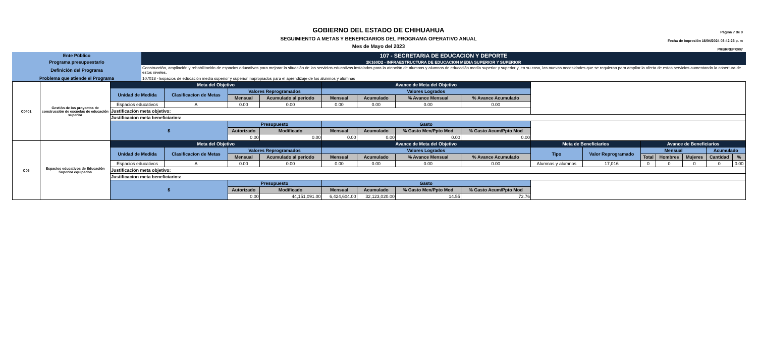GOBIERNO DEL ESTADO DE CHIHUAHUA
SEGUIMIENTO A METAS Y BENEFICIARIOS DEL PROGRAMA OPERATIVO ANUAL
Mes de Mayo del 2023
Página 7 de 9
Fecha de Impresión 16/04/2024 03:42:26 p. m
PRBRREPX007
| Ente Público | 107 - SECRETARIA DE EDUCACION Y DEPORTE |
| Programa presupuestario | 2K160D2 - INFRAESTRUCTURA DE EDUCACION MEDIA SUPERIOR Y SUPERIOR |
| Definición del Programa | Construcción, ampliación y rehabilitación de espacios educativos para mejorar la situación de los servicios educativos instalados para la atención de alumnas y alumnos de educación media superior y superior y, en su caso, las nuevas necesidades que se requieran para ampliar la oferta de estos servicios aumentando la cobertura de estos niveles. |
| Problema que atiende el Programa | 107018 - Espacios de educación media superior y superior inapropiados para el aprendizaje de los alumnos y alumnas |
| C0401 | Gestión de los proyectos de construcción de escuelas de educación superior | Meta del Objetivo | | | | Avance de Meta del Objetivo | | | | | | | | | | |
| | | Unidad de Medida | Clasificacion de Metas | Valores Reprogramados | | Valores Logrados | | | | | | | | | | |
| | | | | Mensual | Acumulado al periodo | Mensual | Acumulado | % Avance Mensual | % Avance Acumulado | | | | | | | |
| | | Espacios educativos | A | 0.00 | 0.00 | 0.00 | 0.00 | 0.00 | 0.00 | | | | | | | |
| | | Justificación meta objetivo: | | | | | | | | | | | | | | |
| | | Justificacion meta beneficiarios: | | | | | | | | | | | | | | |
| | | $ | | Presupuesto | | Gasto | | | | | | | | | | |
| | | | | Autorizado | Modificado | Mensual | Acumulado | % Gasto Men/Ppto Mod | % Gasto Acum/Ppto Mod | | | | | | | |
| | | | | 0.00 | 0.00 | 0.00 | 0.00 | 0.00 | 0.00 | | | | | | | |
| C05 | Espacios educativos de Educación Superior equipados | Meta del Objetivo | | | | Avance de Meta del Objetivo | | | | Meta de Beneficiarios | | Avance de Beneficiarios | | | | |
| | | Unidad de Medida | Clasificacion de Metas | Valores Reprogramados | | Valores Logrados | | | | Tipo | Valor Reprogramado | Mensual | | | Acumulado | |
| | | | | Mensual | Acumulado al periodo | Mensual | Acumulado | % Avance Mensual | % Avance Acumulado | | | Total | Hombres | Mujeres | Cantidad | % |
| | | Espacios educativos | A | 0.00 | 0.00 | 0.00 | 0.00 | 0.00 | 0.00 | Alumnas y alumnos | 17,016 | 0 | 0 | 0 | 0 | 0.00 |
| | | Justificación meta objetivo: | | | | | | | | | | | | | | |
| | | Justificacion meta beneficiarios: | | | | | | | | | | | | | | |
| | | $ | | Presupuesto | | Gasto | | | | | | | | | | |
| | | | | Autorizado | Modificado | Mensual | Acumulado | % Gasto Men/Ppto Mod | % Gasto Acum/Ppto Mod | | | | | | | |
| | | | | 0.00 | 44,151,091.00 | 6,424,604.00 | 32,123,020.00 | 14.55 | 72.76 | | | | | | | |